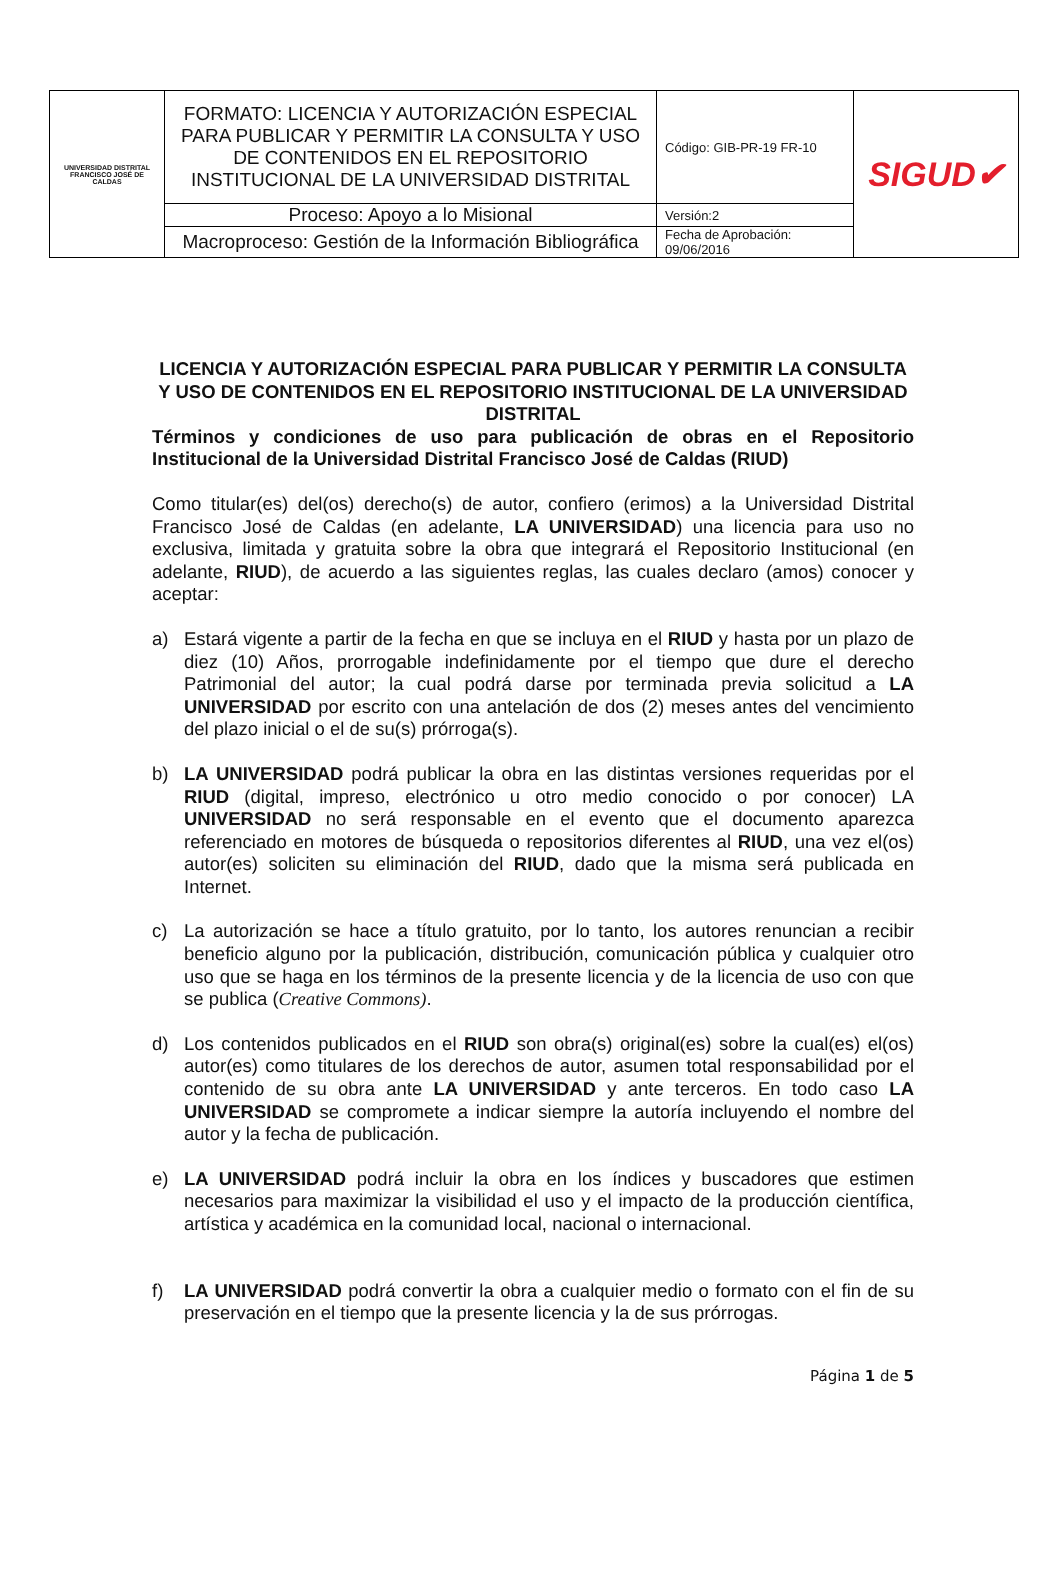| UNIVERSIDAD DISTRITAL FRANCISCO JOSÉ DE CALDAS | FORMATO: LICENCIA Y AUTORIZACIÓN ESPECIAL PARA PUBLICAR Y PERMITIR LA CONSULTA Y USO DE CONTENIDOS EN EL REPOSITORIO INSTITUCIONAL DE LA UNIVERSIDAD DISTRITAL | Código: GIB-PR-19 FR-10 | SIGUD✔ |
| | Proceso: Apoyo a lo Misional | Versión:2 | |
| | Macroproceso: Gestión de la Información Bibliográfica | Fecha de Aprobación: 09/06/2016 | |
LICENCIA Y AUTORIZACIÓN ESPECIAL PARA PUBLICAR Y PERMITIR LA CONSULTA Y USO DE CONTENIDOS EN EL REPOSITORIO INSTITUCIONAL DE LA UNIVERSIDAD DISTRITAL
Términos y condiciones de uso para publicación de obras en el Repositorio Institucional de la Universidad Distrital Francisco José de Caldas (RIUD)
Como titular(es) del(os) derecho(s) de autor, confiero (erimos) a la Universidad Distrital Francisco José de Caldas (en adelante, LA UNIVERSIDAD) una licencia para uso no exclusiva, limitada y gratuita sobre la obra que integrará el Repositorio Institucional (en adelante, RIUD), de acuerdo a las siguientes reglas, las cuales declaro (amos) conocer y aceptar:
a) Estará vigente a partir de la fecha en que se incluya en el RIUD y hasta por un plazo de diez (10) Años, prorrogable indefinidamente por el tiempo que dure el derecho Patrimonial del autor; la cual podrá darse por terminada previa solicitud a LA UNIVERSIDAD por escrito con una antelación de dos (2) meses antes del vencimiento del plazo inicial o el de su(s) prórroga(s).
b) LA UNIVERSIDAD podrá publicar la obra en las distintas versiones requeridas por el RIUD (digital, impreso, electrónico u otro medio conocido o por conocer) LA UNIVERSIDAD no será responsable en el evento que el documento aparezca referenciado en motores de búsqueda o repositorios diferentes al RIUD, una vez el(os) autor(es) soliciten su eliminación del RIUD, dado que la misma será publicada en Internet.
c) La autorización se hace a título gratuito, por lo tanto, los autores renuncian a recibir beneficio alguno por la publicación, distribución, comunicación pública y cualquier otro uso que se haga en los términos de la presente licencia y de la licencia de uso con que se publica (Creative Commons).
d) Los contenidos publicados en el RIUD son obra(s) original(es) sobre la cual(es) el(os) autor(es) como titulares de los derechos de autor, asumen total responsabilidad por el contenido de su obra ante LA UNIVERSIDAD y ante terceros. En todo caso LA UNIVERSIDAD se compromete a indicar siempre la autoría incluyendo el nombre del autor y la fecha de publicación.
e) LA UNIVERSIDAD podrá incluir la obra en los índices y buscadores que estimen necesarios para maximizar la visibilidad el uso y el impacto de la producción científica, artística y académica en la comunidad local, nacional o internacional.
f) LA UNIVERSIDAD podrá convertir la obra a cualquier medio o formato con el fin de su preservación en el tiempo que la presente licencia y la de sus prórrogas.
Página 1 de 5